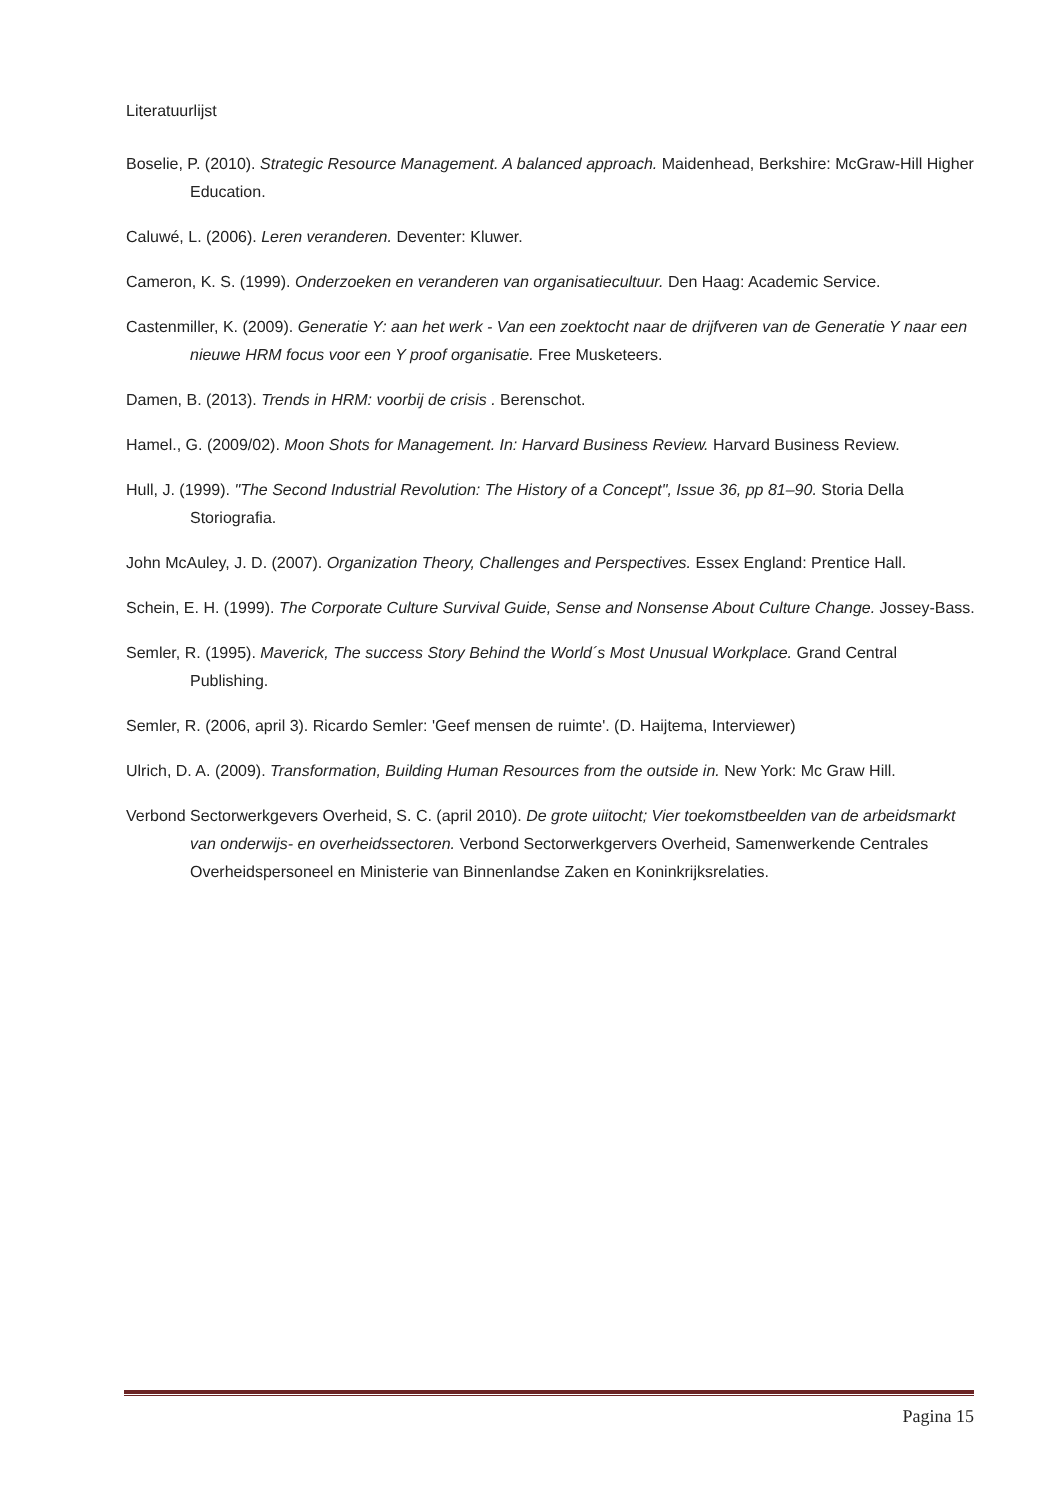Literatuurlijst
Boselie, P. (2010). Strategic Resource Management. A balanced approach. Maidenhead, Berkshire: McGraw-Hill Higher Education.
Caluwé, L. (2006). Leren veranderen. Deventer: Kluwer.
Cameron, K. S. (1999). Onderzoeken en veranderen van organisatiecultuur. Den Haag: Academic Service.
Castenmiller, K. (2009). Generatie Y: aan het werk - Van een zoektocht naar de drijfveren van de Generatie Y naar een nieuwe HRM focus voor een Y proof organisatie. Free Musketeers.
Damen, B. (2013). Trends in HRM: voorbij de crisis . Berenschot.
Hamel., G. (2009/02). Moon Shots for Management. In: Harvard Business Review. Harvard Business Review.
Hull, J. (1999). "The Second Industrial Revolution: The History of a Concept", Issue 36, pp 81–90. Storia Della Storiografia.
John McAuley, J. D. (2007). Organization Theory, Challenges and Perspectives. Essex England: Prentice Hall.
Schein, E. H. (1999). The Corporate Culture Survival Guide, Sense and Nonsense About Culture Change. Jossey-Bass.
Semler, R. (1995). Maverick, The success Story Behind the World´s Most Unusual Workplace. Grand Central Publishing.
Semler, R. (2006, april 3). Ricardo Semler: 'Geef mensen de ruimte'. (D. Haijtema, Interviewer)
Ulrich, D. A. (2009). Transformation, Building Human Resources from the outside in. New York: Mc Graw Hill.
Verbond Sectorwerkgevers Overheid, S. C. (april 2010). De grote uiitocht; Vier toekomstbeelden van de arbeidsmarkt van onderwijs- en overheidssectoren. Verbond Sectorwerkgervers Overheid, Samenwerkende Centrales Overheidspersoneel en Ministerie van Binnenlandse Zaken en Koninkrijksrelaties.
Pagina 15